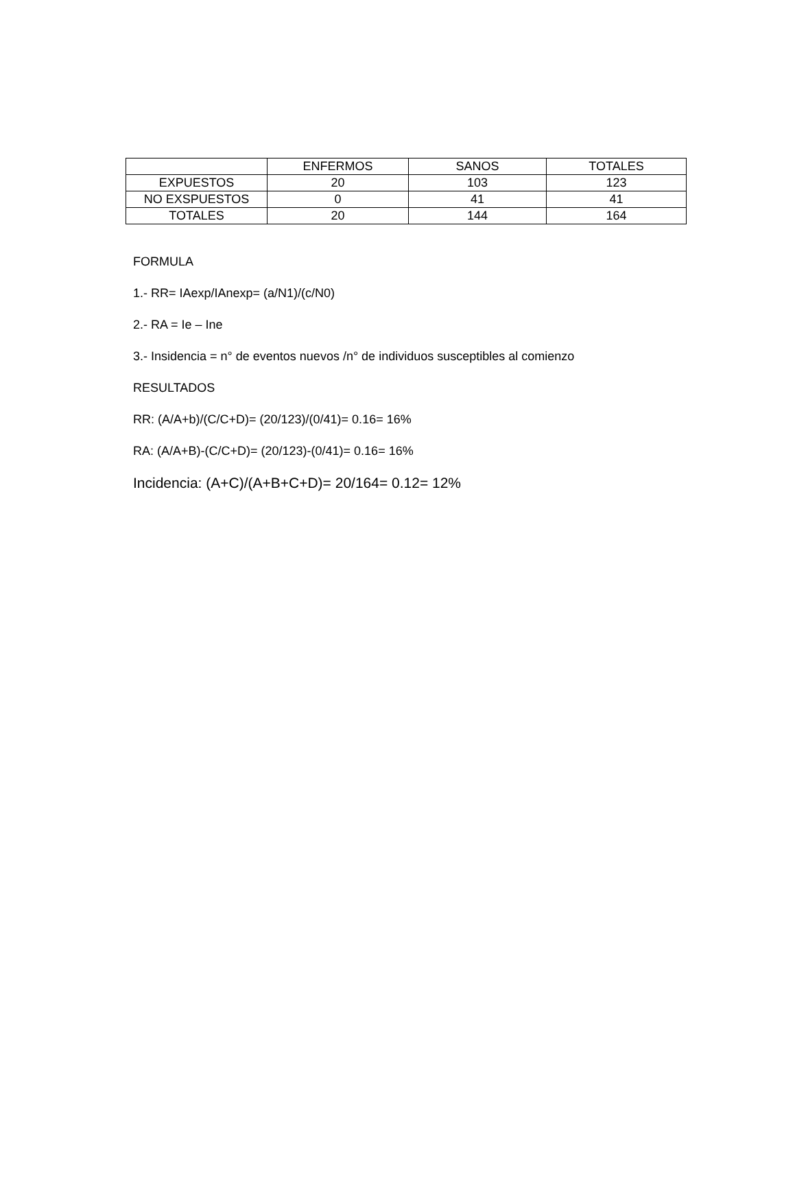| | ENFERMOS | SANOS | TOTALES |
| EXPUESTOS | 20 | 103 | 123 |
| NO EXSPUESTOS | 0 | 41 | 41 |
| TOTALES | 20 | 144 | 164 |
FORMULA
1.- RR= IAexp/IAnexp= (a/N1)/(c/N0)
2.- RA = Ie – Ine
3.- Insidencia = n° de eventos nuevos /n° de individuos susceptibles al comienzo
RESULTADOS
RR: (A/A+b)/(C/C+D)= (20/123)/(0/41)= 0.16= 16%
RA: (A/A+B)-(C/C+D)= (20/123)-(0/41)= 0.16= 16%
Incidencia: (A+C)/(A+B+C+D)= 20/164= 0.12= 12%